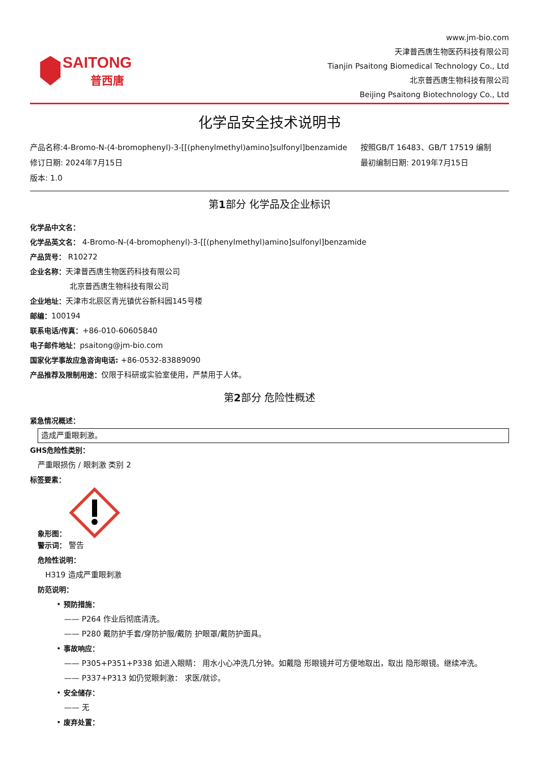SAITONG
普西唐
www.jm-bio.com
天津普西唐生物医药科技有限公司
Tianjin Psaitong Biomedical Technology Co., Ltd
北京普西唐生物科技有限公司
Beijing Psaitong Biotechnology Co., Ltd
化学品安全技术说明书
产品名称:4-Bromo-N-(4-bromophenyl)-3-[[(phenylmethyl)amino]sulfonyl]benzamide
修订日期: 2024年7月15日
版本: 1.0
按照GB/T 16483、GB/T 17519 编制
最初编制日期: 2019年7月15日
第1部分 化学品及企业标识
化学品中文名：
化学品英文名： 4-Bromo-N-(4-bromophenyl)-3-[[(phenylmethyl)amino]sulfonyl]benzamide
产品货号： R10272
企业名称：天津普西唐生物医药科技有限公司
北京普西唐生物科技有限公司
企业地址：天津市北辰区青光镇优谷新科园145号楼
邮编：100194
联系电话/传真：+86-010-60605840
电子邮件地址：psaitong@jm-bio.com
国家化学事故应急咨询电话: +86-0532-83889090
产品推荐及限制用途：仅限于科研或实验室使用，严禁用于人体。
第2部分 危险性概述
紧急情况概述：
造成严重眼刺激。
GHS危险性类别：
严重眼损伤 / 眼刺激 类别 2
标签要素：
象形图：
警示词： 警告
危险性说明：
H319 造成严重眼刺激
防范说明：
• 预防措施：
—— P264 作业后彻底清洗。
—— P280 戴防护手套/穿防护服/戴防 护眼罩/戴防护面具。
• 事故响应：
—— P305+P351+P338 如进入眼睛： 用水小心冲洗几分钟。如戴隐 形眼镜并可方便地取出，取出 隐形眼镜。继续冲洗。
—— P337+P313 如仍觉眼刺激： 求医/就诊。
• 安全储存：
—— 无
• 废弃处置：